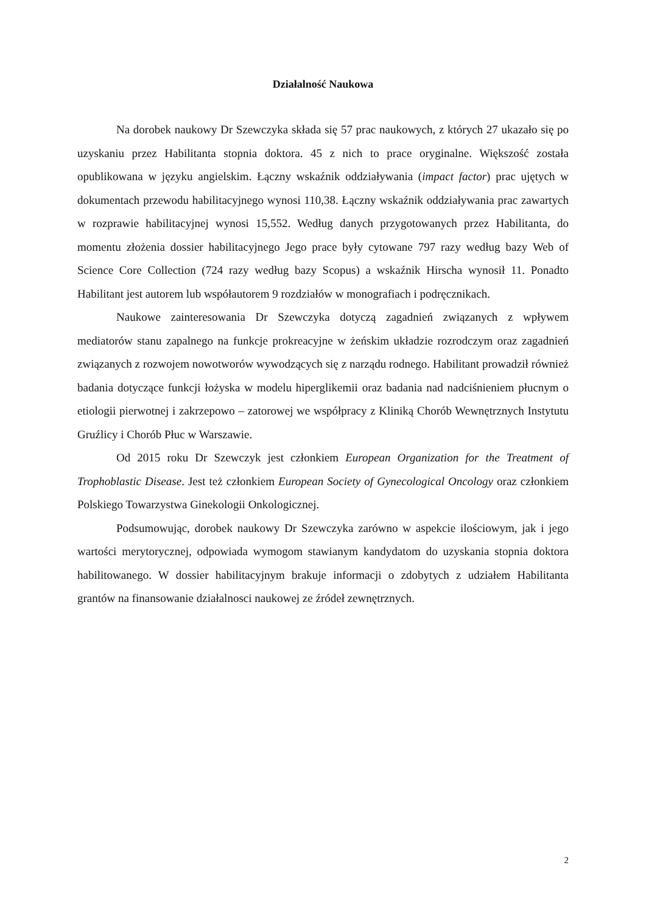Działalność Naukowa
Na dorobek naukowy Dr Szewczyka składa się 57 prac naukowych, z których 27 ukazało się po uzyskaniu przez Habilitanta stopnia doktora. 45 z nich to prace oryginalne. Większość została opublikowana w języku angielskim. Łączny wskaźnik oddziaływania (impact factor) prac ujętych w dokumentach przewodu habilitacyjnego wynosi 110,38. Łączny wskaźnik oddziaływania prac zawartych w rozprawie habilitacyjnej wynosi 15,552. Według danych przygotowanych przez Habilitanta, do momentu złożenia dossier habilitacyjnego Jego prace były cytowane 797 razy według bazy Web of Science Core Collection (724 razy według bazy Scopus) a wskaźnik Hirscha wynosił 11. Ponadto Habilitant jest autorem lub współautorem 9 rozdziałów w monografiach i podręcznikach.
Naukowe zainteresowania Dr Szewczyka dotyczą zagadnień związanych z wpływem mediatorów stanu zapalnego na funkcje prokreacyjne w żeńskim układzie rozrodczym oraz zagadnień związanych z rozwojem nowotworów wywodzących się z narządu rodnego. Habilitant prowadził również badania dotyczące funkcji łożyska w modelu hiperglikemii oraz badania nad nadciśnieniem płucnym o etiologii pierwotnej i zakrzepowo – zatorowej we współpracy z Kliniką Chorób Wewnętrznych Instytutu Gruźlicy i Chorób Płuc w Warszawie.
Od 2015 roku Dr Szewczyk jest członkiem European Organization for the Treatment of Trophoblastic Disease. Jest też członkiem European Society of Gynecological Oncology oraz członkiem Polskiego Towarzystwa Ginekologii Onkologicznej.
Podsumowując, dorobek naukowy Dr Szewczyka zarówno w aspekcie ilościowym, jak i jego wartości merytorycznej, odpowiada wymogom stawianym kandydatom do uzyskania stopnia doktora habilitowanego. W dossier habilitacyjnym brakuje informacji o zdobytych z udziałem Habilitanta grantów na finansowanie działalnosci naukowej ze źródeł zewnętrznych.
2